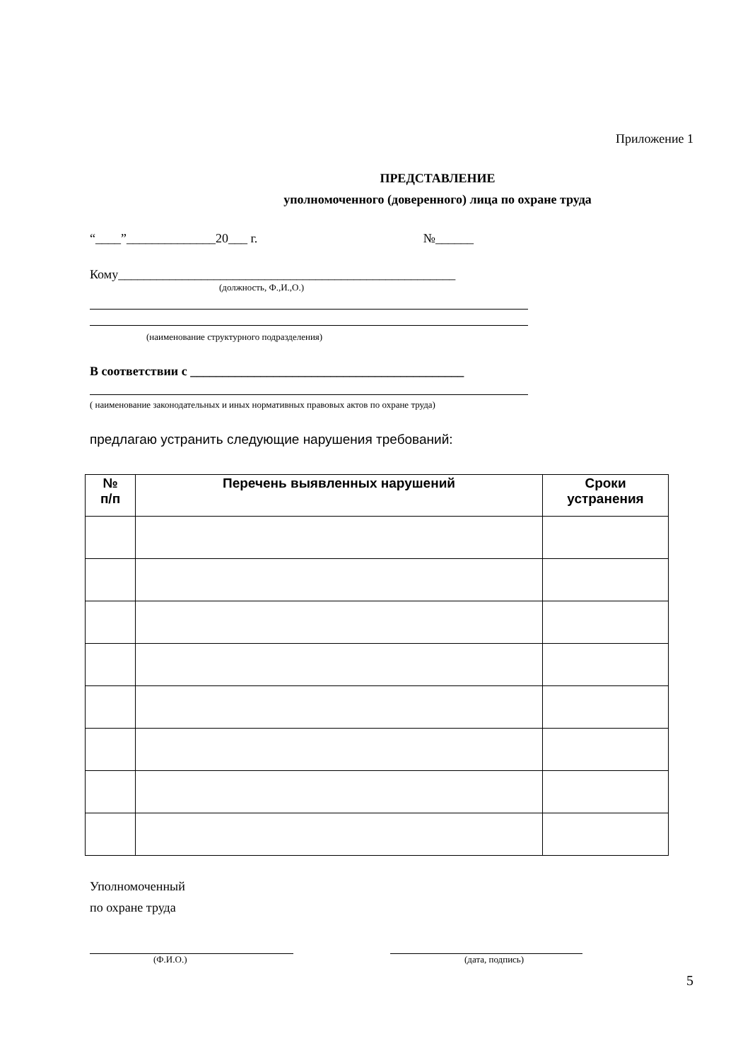Приложение 1
ПРЕДСТАВЛЕНИЕ
уполномоченного (доверенного) лица по охране труда
“____”______________20___ г. №______
Кому_____________________________________________________
(должность, Ф.,И.,О.)
(наименование структурного подразделения)
В соответствии с ___________________________________________
( наименование законодательных и иных нормативных правовых актов по охране труда)
предлагаю устранить следующие нарушения требований:
| № п/п | Перечень выявленных нарушений | Сроки устранения |
| --- | --- | --- |
Уполномоченный
по охране труда
(Ф.И.О.) (дата, подпись)
5